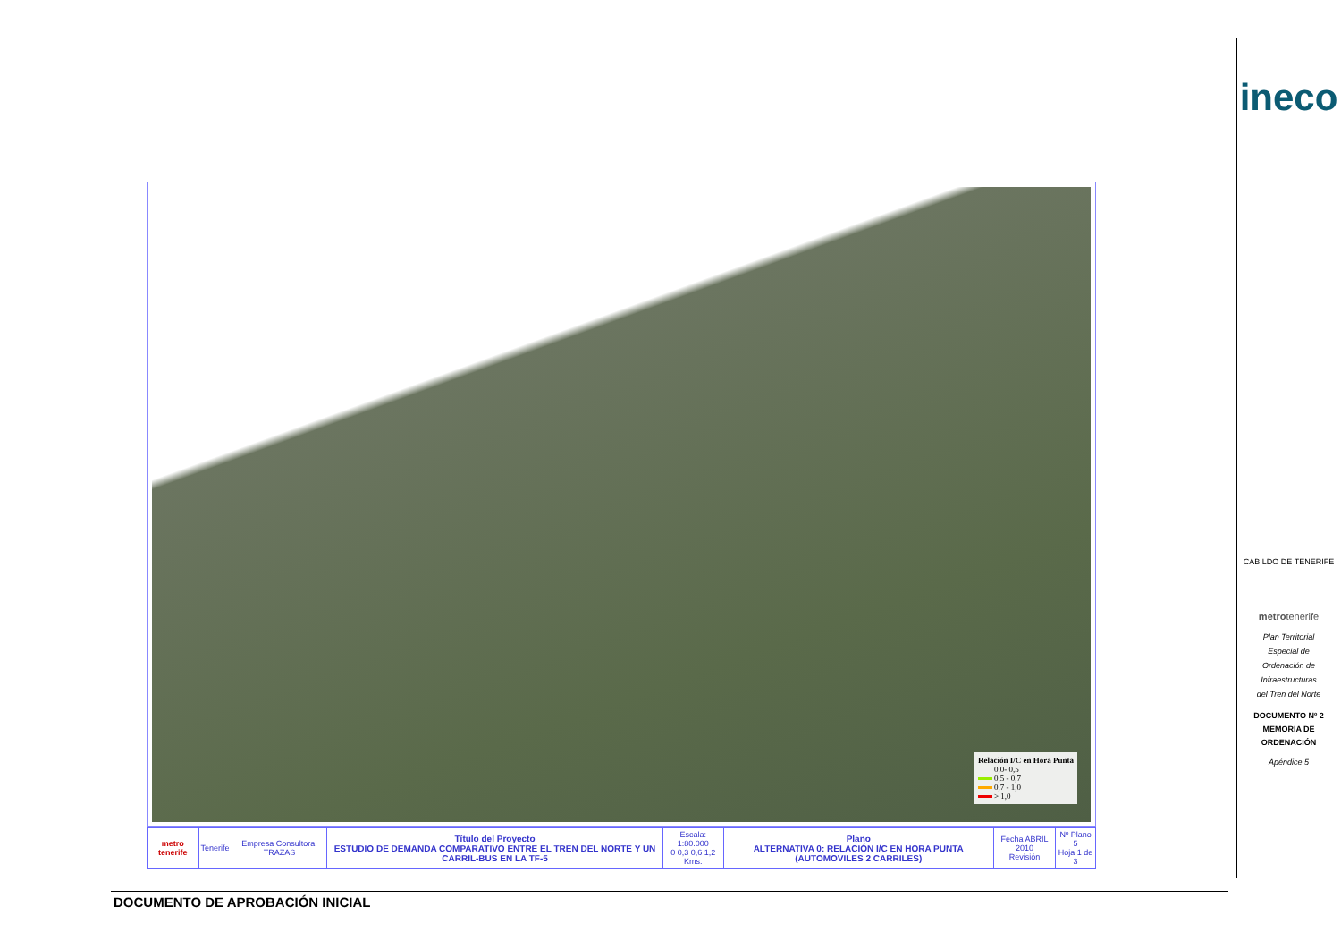Relación I/C en Hora Punta
0,0- 0,5
0,5 - 0,7
0,7 - 1,0
> 1,0
| metro tenerife | Tenerife | Empresa Consultora: TRAZAS | Título del Proyecto ESTUDIO DE DEMANDA COMPARATIVO ENTRE EL TREN DEL NORTE Y UN CARRIL-BUS EN LA TF-5 | Escala: 1:80.000 0 0,3 0,6 1,2 Kms. | Plano ALTERNATIVA 0: RELACIÓN I/C EN HORA PUNTA (AUTOMOVILES 2 CARRILES) | Fecha ABRIL 2010 Revisión | Nº Plano 5 Hoja 1 de 3 |
ineco
CABILDO DE TENERIFE
metrotenerife
Plan Territorial
Especial de
Ordenación de
Infraestructuras
del Tren del Norte
DOCUMENTO Nº 2
MEMORIA DE
ORDENACIÓN
Apéndice 5
DOCUMENTO DE APROBACIÓN INICIAL